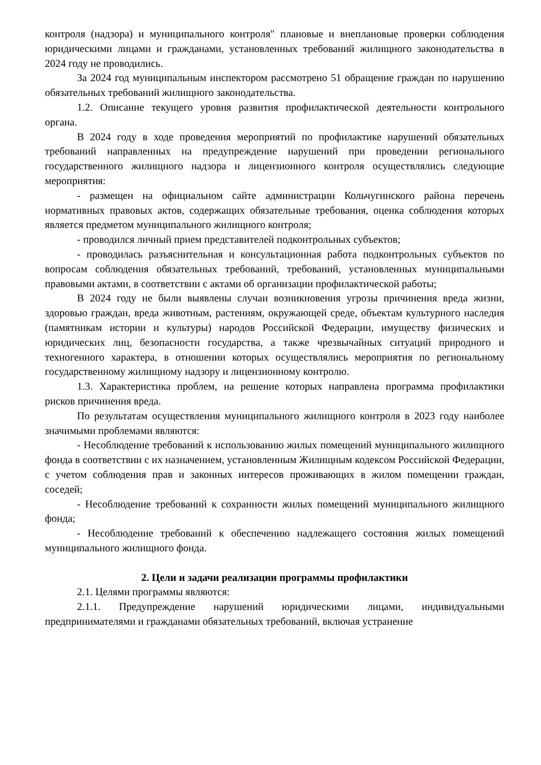контроля (надзора) и муниципального контроля" плановые и внеплановые проверки соблюдения юридическими лицами и гражданами, установленных требований жилищного законодательства в 2024 году не проводились.
За 2024 год муниципальным инспектором рассмотрено 51 обращение граждан по нарушению обязательных требований жилищного законодательства.
1.2. Описание текущего уровня развития профилактической деятельности контрольного органа.
В 2024 году в ходе проведения мероприятий по профилактике нарушений обязательных требований направленных на предупреждение нарушений при проведении регионального государственного жилищного надзора и лицензионного контроля осуществлялись следующие мероприятия:
- размещен на официальном сайте администрации Кольчугинского района перечень нормативных правовых актов, содержащих обязательные требования, оценка соблюдения которых является предметом муниципального жилищного контроля;
- проводился личный прием представителей подконтрольных субъектов;
- проводилась разъяснительная и консультационная работа подконтрольных субъектов по вопросам соблюдения обязательных требований, требований, установленных муниципальными правовыми актами, в соответствии с актами об организации профилактической работы;
В 2024 году не были выявлены случаи возникновения угрозы причинения вреда жизни, здоровью граждан, вреда животным, растениям, окружающей среде, объектам культурного наследия (памятникам истории и культуры) народов Российской Федерации, имуществу физических и юридических лиц, безопасности государства, а также чрезвычайных ситуаций природного и техногенного характера, в отношении которых осуществлялись мероприятия по региональному государственному жилищному надзору и лицензионному контролю.
1.3. Характеристика проблем, на решение которых направлена программа профилактики рисков причинения вреда.
По результатам осуществления муниципального жилищного контроля в 2023 году наиболее значимыми проблемами являются:
- Несоблюдение требований к использованию жилых помещений муниципального жилищного фонда в соответствии с их назначением, установленным Жилищным кодексом Российской Федерации, с учетом соблюдения прав и законных интересов проживающих в жилом помещении граждан, соседей;
- Несоблюдение требований к сохранности жилых помещений муниципального жилищного фонда;
- Несоблюдение требований к обеспечению надлежащего состояния жилых помещений муниципального жилищного фонда.
2. Цели и задачи реализации программы профилактики
2.1. Целями программы являются:
2.1.1. Предупреждение нарушений юридическими лицами, индивидуальными предпринимателями и гражданами обязательных требований, включая устранение